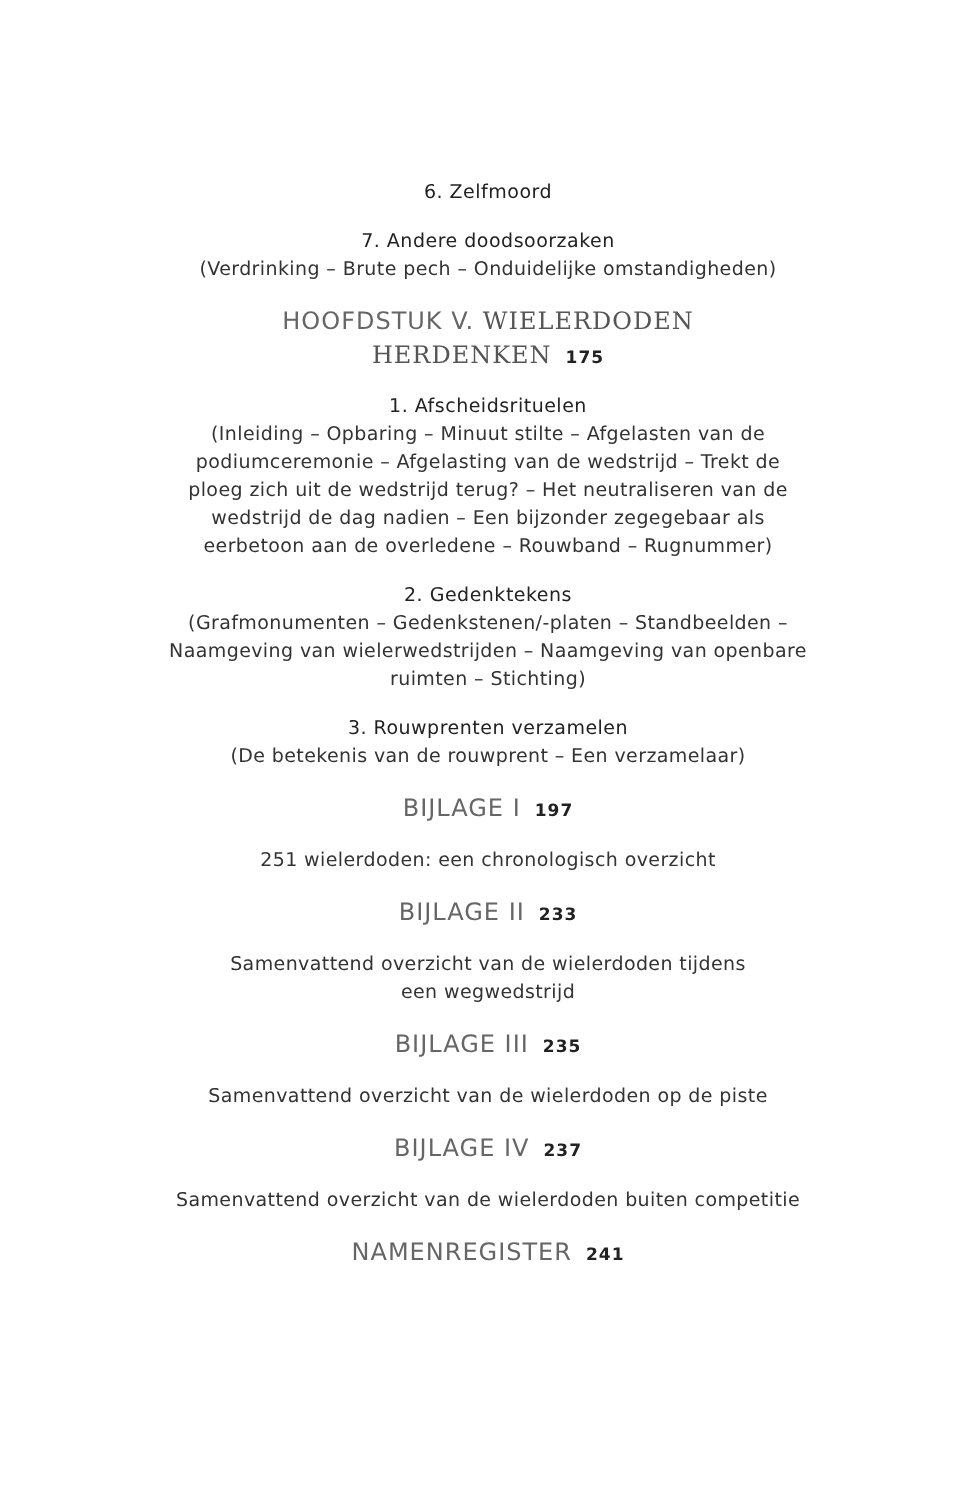6. Zelfmoord
7. Andere doodsoorzaken
(Verdrinking – Brute pech – Onduidelijke omstandigheden)
HOOFDSTUK V. WIELERDODEN
HERDENKEN 175
1. Afscheidsrituelen
(Inleiding – Opbaring – Minuut stilte – Afgelasten van de podiumceremonie – Afgelasting van de wedstrijd – Trekt de ploeg zich uit de wedstrijd terug? – Het neutraliseren van de wedstrijd de dag nadien – Een bijzonder zegegebaar als eerbetoon aan de overledene – Rouwband – Rugnummer)
2. Gedenktekens
(Grafmonumenten – Gedenkstenen/-platen – Standbeelden – Naamgeving van wielerwedstrijden – Naamgeving van openbare ruimten – Stichting)
3. Rouwprenten verzamelen
(De betekenis van de rouwprent – Een verzamelaar)
BIJLAGE I 197
251 wielerdoden: een chronologisch overzicht
BIJLAGE II 233
Samenvattend overzicht van de wielerdoden tijdens
een wegwedstrijd
BIJLAGE III 235
Samenvattend overzicht van de wielerdoden op de piste
BIJLAGE IV 237
Samenvattend overzicht van de wielerdoden buiten competitie
NAMENREGISTER 241